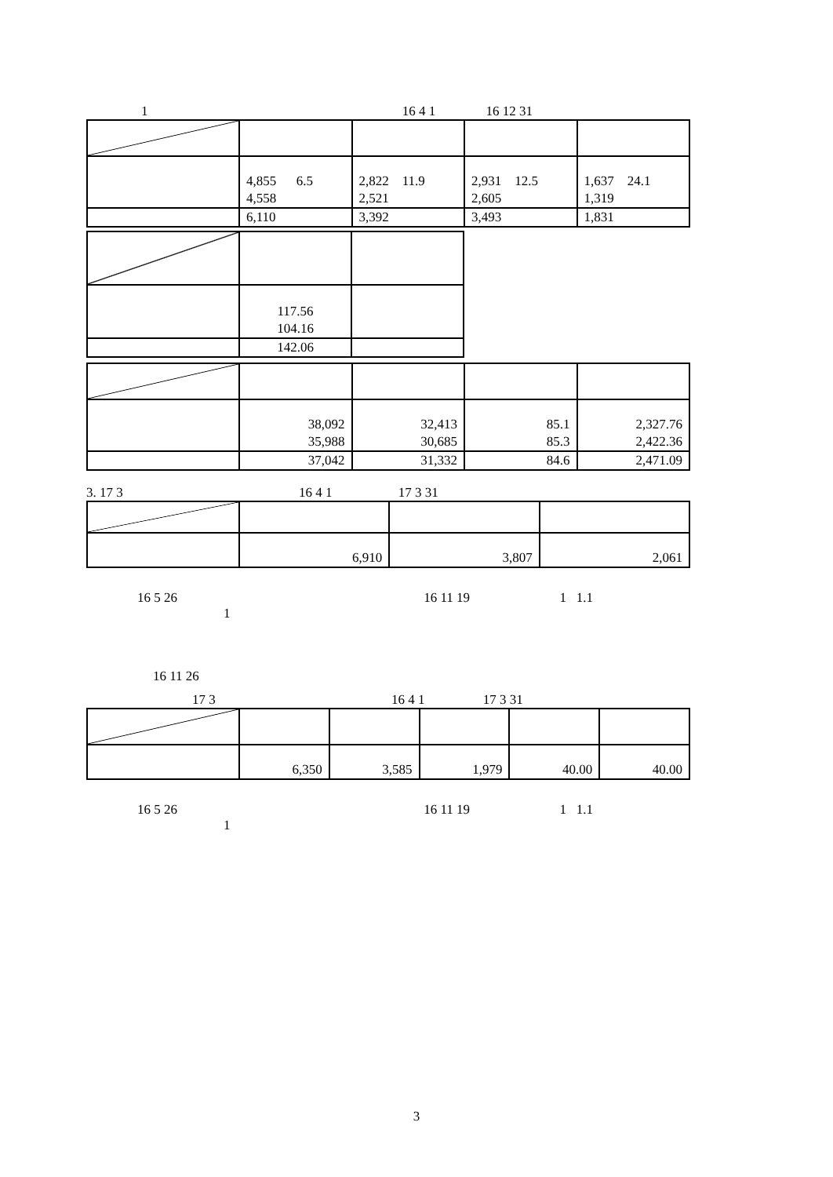1 16 4 1 16 12 31
| | 4,855 6.5 4,558 | 2,822 11.9 2,521 | 2,931 12.5 2,605 | 1,637 24.1 1,319 |
| | 6,110 | 3,392 | 3,493 | 1,831 |
| | 117.56 104.16 | |
| | 142.06 | |
| | 38,092 35,988 | 32,413 30,685 | 85.1 85.3 | 2,327.76 2,422.36 |
| | 37,042 | 31,332 | 84.6 | 2,471.09 |
3. 17 3 16 4 1 17 3 31
| | 6,910 | 3,807 | 2,061 |
16 5 26 16 11 19 1 1.1
1
16 11 26
17 3 16 4 1 17 3 31
| | 6,350 | 3,585 | 1,979 | 40.00 | 40.00 |
16 5 26 16 11 19 1 1.1
1
3